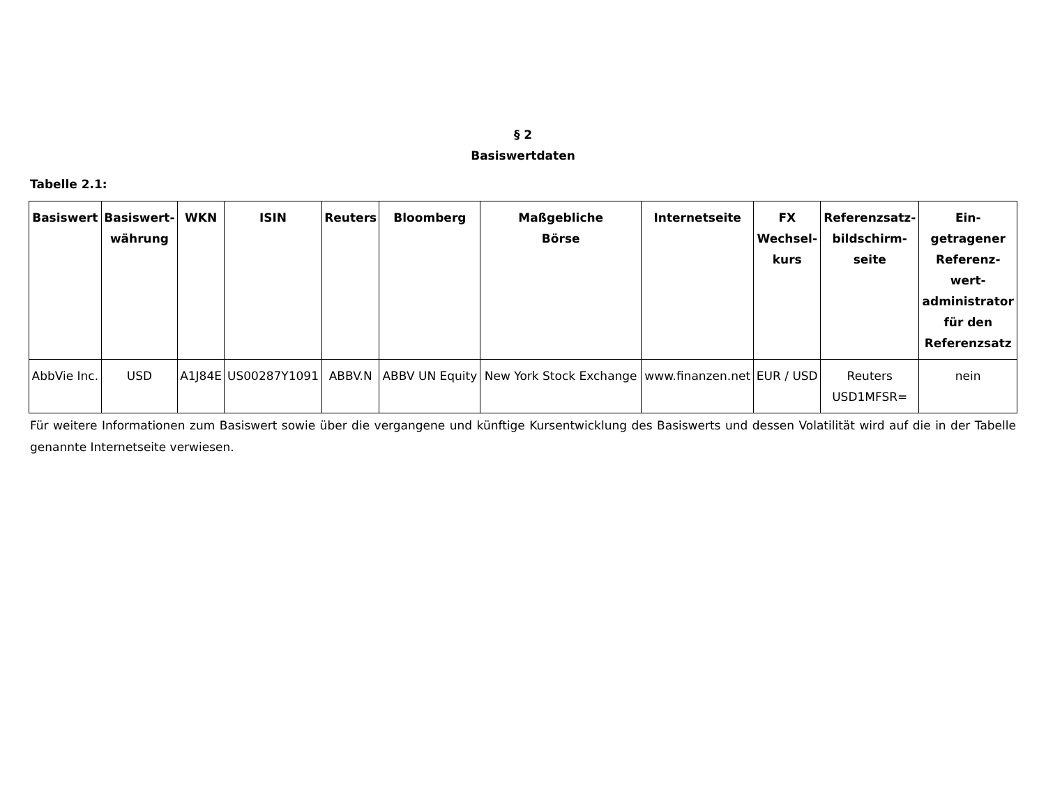§ 2
Basiswertdaten
Tabelle 2.1:
| Basiswert | Basiswert- währung | WKN | ISIN | Reuters | Bloomberg | Maßgebliche Börse | Internetseite | FX Wechsel- kurs | Referenzsatz- bildschirm- seite | Ein- getragener Referenz- wert- administrator für den Referenzsatz |
| --- | --- | --- | --- | --- | --- | --- | --- | --- | --- | --- |
| AbbVie Inc. | USD | A1J84E | US00287Y1091 | ABBV.N | ABBV UN Equity | New York Stock Exchange | www.finanzen.net | EUR / USD | Reuters USD1MFSR= | nein |
Für weitere Informationen zum Basiswert sowie über die vergangene und künftige Kursentwicklung des Basiswerts und dessen Volatilität wird auf die in der Tabelle genannte Internetseite verwiesen.